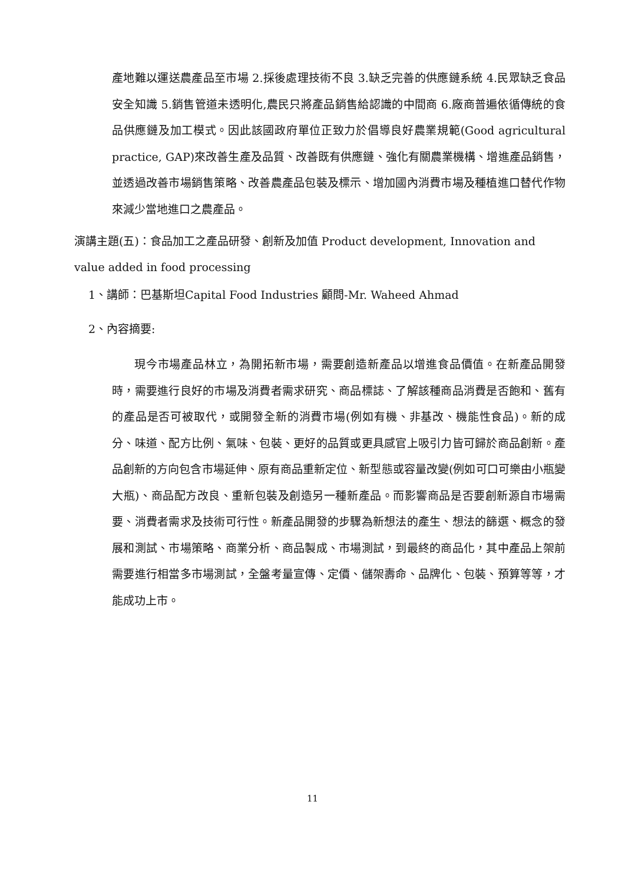產地難以運送農產品至市場 2.採後處理技術不良 3.缺乏完善的供應鏈系統 4.民眾缺乏食品安全知識 5.銷售管道未透明化,農民只將產品銷售給認識的中間商 6.廠商普遍依循傳統的食品供應鏈及加工模式。因此該國政府單位正致力於倡導良好農業規範(Good agricultural practice, GAP)來改善生產及品質、改善既有供應鏈、強化有關農業機構、增進產品銷售，並透過改善市場銷售策略、改善農產品包裝及標示、增加國內消費市場及種植進口替代作物來減少當地進口之農產品。
演講主題(五)：食品加工之產品研發、創新及加值 Product development, Innovation and value added in food processing
1、講師：巴基斯坦Capital Food Industries 顧問-Mr. Waheed Ahmad
2、內容摘要:
現今市場產品林立，為開拓新市場，需要創造新產品以增進食品價值。在新產品開發時，需要進行良好的市場及消費者需求研究、商品標誌、了解該種商品消費是否飽和、舊有的產品是否可被取代，或開發全新的消費市場(例如有機、非基改、機能性食品)。新的成分、味道、配方比例、氣味、包裝、更好的品質或更具感官上吸引力皆可歸於商品創新。產品創新的方向包含市場延伸、原有商品重新定位、新型態或容量改變(例如可口可樂由小瓶變大瓶)、商品配方改良、重新包裝及創造另一種新產品。而影響商品是否要創新源自市場需要、消費者需求及技術可行性。新產品開發的步驟為新想法的產生、想法的篩選、概念的發展和測試、市場策略、商業分析、商品製成、市場測試，到最終的商品化，其中產品上架前需要進行相當多市場測試，全盤考量宣傳、定價、儲架壽命、品牌化、包裝、預算等等，才能成功上市。
11